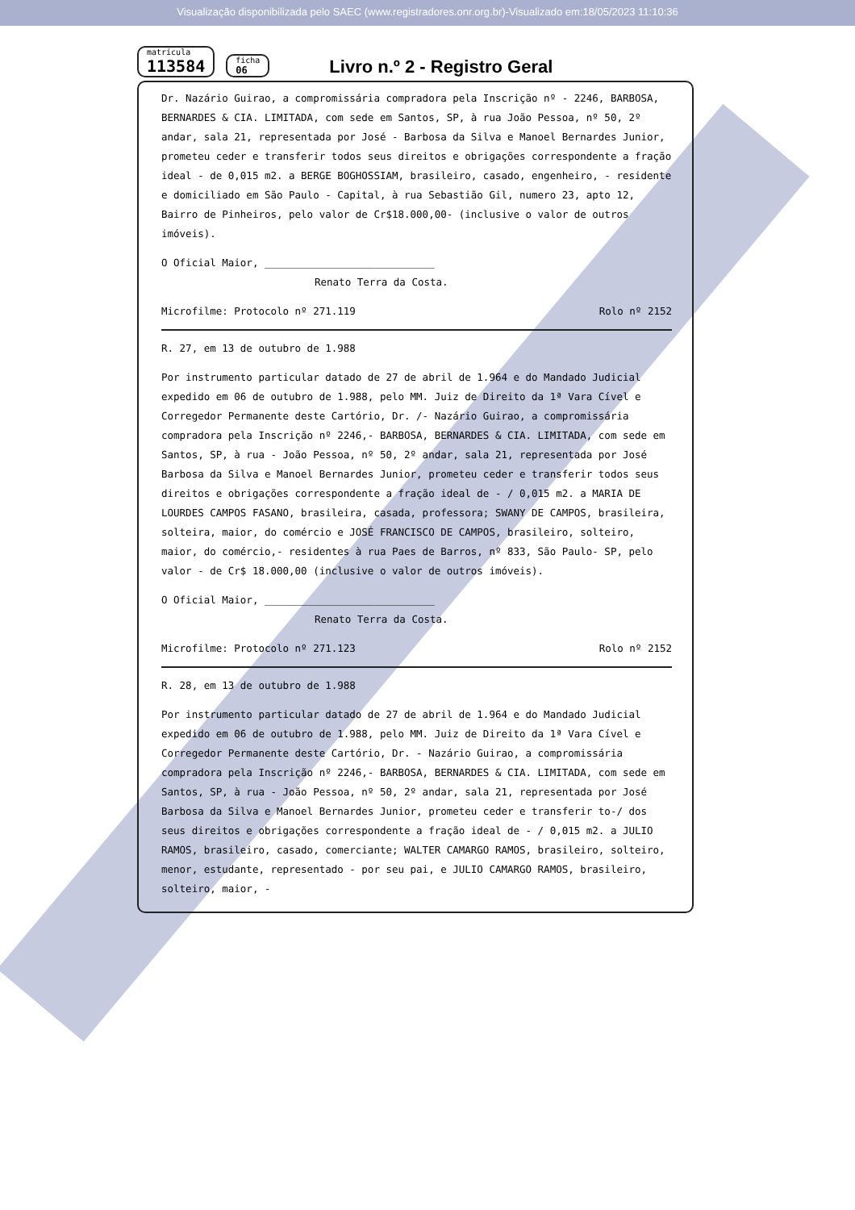Visualização disponibilizada pelo SAEC (www.registradores.onr.org.br)-Visualizado em:18/05/2023 11:10:36
matrícula
113584
ficha
06
Livro n.º 2 - Registro Geral
Dr. Nazário Guirao, a compromissária compradora pela Inscrição nº - 2246, BARBOSA, BERNARDES & CIA. LIMITADA, com sede em Santos, SP, à rua João Pessoa, nº 50, 2º andar, sala 21, representada por José - Barbosa da Silva e Manoel Bernardes Junior, prometeu ceder e transferir todos seus direitos e obrigações correspondente a fração ideal - de 0,015 m2. a BERGE BOGHOSSIAM, brasileiro, casado, engenheiro, - residente e domiciliado em São Paulo - Capital, à rua Sebastião Gil, numero 23, apto 12, Bairro de Pinheiros, pelo valor de Cr$18.000,00- (inclusive o valor de outros imóveis).
O Oficial Maior, ____________________________
Renato Terra da Costa.
Microfilme: Protocolo nº 271.119 Rolo nº 2152
R. 27, em 13 de outubro de 1.988
Por instrumento particular datado de 27 de abril de 1.964 e do Mandado Judicial expedido em 06 de outubro de 1.988, pelo MM. Juiz de Direito da 1ª Vara Cível e Corregedor Permanente deste Cartório, Dr. /- Nazário Guirao, a compromissária compradora pela Inscrição nº 2246,- BARBOSA, BERNARDES & CIA. LIMITADA, com sede em Santos, SP, à rua - João Pessoa, nº 50, 2º andar, sala 21, representada por José Barbosa da Silva e Manoel Bernardes Junior, prometeu ceder e transferir todos seus direitos e obrigações correspondente a fração ideal de - / 0,015 m2. a MARIA DE LOURDES CAMPOS FASANO, brasileira, casada, professora; SWANY DE CAMPOS, brasileira, solteira, maior, do comércio e JOSÉ FRANCISCO DE CAMPOS, brasileiro, solteiro, maior, do comércio,- residentes à rua Paes de Barros, nº 833, São Paulo- SP, pelo valor - de Cr$ 18.000,00 (inclusive o valor de outros imóveis).
O Oficial Maior, ____________________________
Renato Terra da Costa.
Microfilme: Protocolo nº 271.123 Rolo nº 2152
R. 28, em 13 de outubro de 1.988
Por instrumento particular datado de 27 de abril de 1.964 e do Mandado Judicial expedido em 06 de outubro de 1.988, pelo MM. Juiz de Direito da 1ª Vara Cível e Corregedor Permanente deste Cartório, Dr. - Nazário Guirao, a compromissária compradora pela Inscrição nº 2246,- BARBOSA, BERNARDES & CIA. LIMITADA, com sede em Santos, SP, à rua - João Pessoa, nº 50, 2º andar, sala 21, representada por José Barbosa da Silva e Manoel Bernardes Junior, prometeu ceder e transferir to-/ dos seus direitos e obrigações correspondente a fração ideal de - / 0,015 m2. a JULIO RAMOS, brasileiro, casado, comerciante; WALTER CAMARGO RAMOS, brasileiro, solteiro, menor, estudante, representado - por seu pai, e JULIO CAMARGO RAMOS, brasileiro, solteiro, maior, -